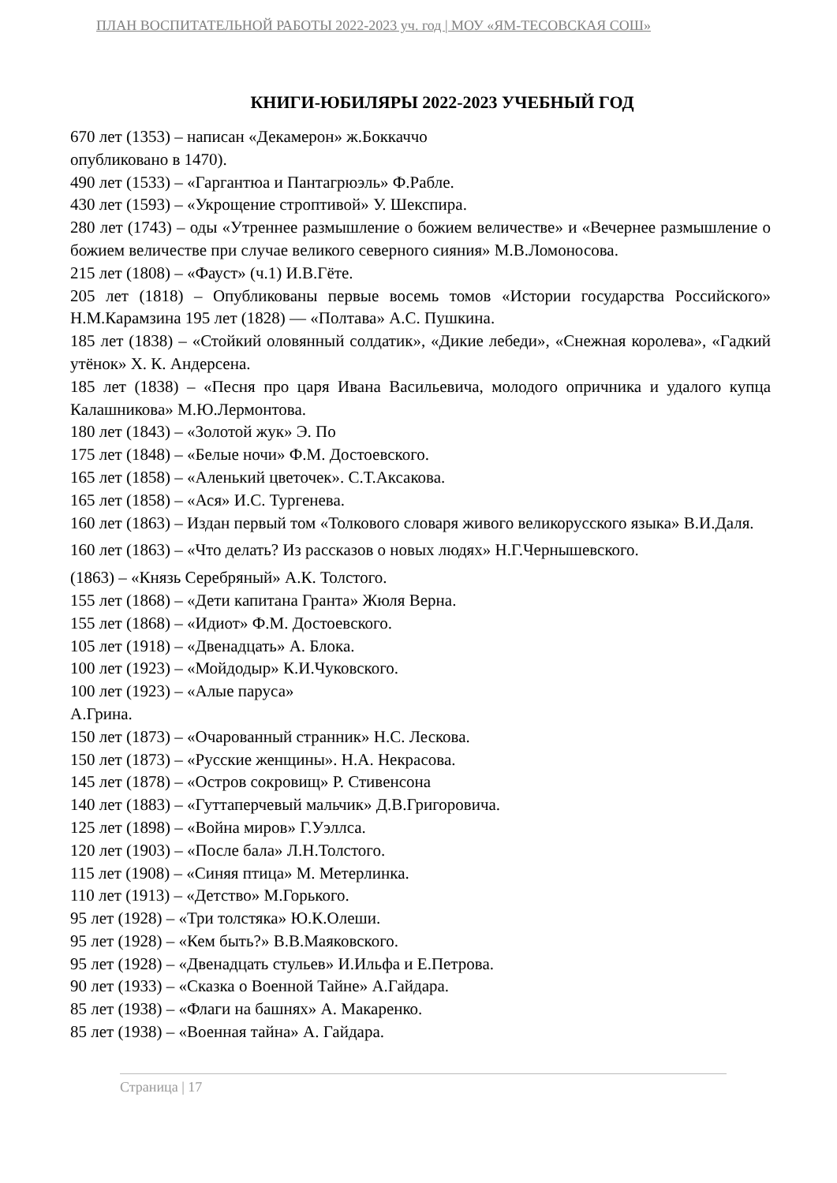ПЛАН ВОСПИТАТЕЛЬНОЙ РАБОТЫ 2022-2023 уч. год | МОУ «ЯМ-ТЕСОВСКАЯ СОШ»
КНИГИ-ЮБИЛЯРЫ 2022-2023 УЧЕБНЫЙ ГОД
670 лет (1353) – написан «Декамерон» ж.Боккаччо
опубликовано в 1470).
490 лет (1533) – «Гаргантюа и Пантагрюэль» Ф.Рабле.
430 лет (1593) – «Укрощение строптивой» У. Шекспира.
280 лет (1743) – оды «Утреннее размышление о божием величестве» и «Вечернее размышление о божием величестве при случае великого северного сияния» М.В.Ломоносова.
215 лет (1808) – «Фауст» (ч.1) И.В.Гёте.
205 лет (1818) – Опубликованы первые восемь томов «Истории государства Российского» Н.М.Карамзина 195 лет (1828) — «Полтава» А.С. Пушкина.
185 лет (1838) – «Стойкий оловянный солдатик», «Дикие лебеди», «Снежная королева», «Гадкий утёнок» Х. К. Андерсена.
185 лет (1838) – «Песня про царя Ивана Васильевича, молодого опричника и удалого купца Калашникова» М.Ю.Лермонтова.
180 лет (1843) – «Золотой жук» Э. По
175 лет (1848) – «Белые ночи» Ф.М. Достоевского.
165 лет (1858) – «Аленький цветочек». С.Т.Аксакова.
165 лет (1858) – «Ася» И.С. Тургенева.
160 лет (1863) – Издан первый том «Толкового словаря живого великорусского языка» В.И.Даля.
160 лет (1863) – «Что делать? Из рассказов о новых людях» Н.Г.Чернышевского.
(1863) – «Князь Серебряный» А.К. Толстого.
155 лет (1868) – «Дети капитана Гранта» Жюля Верна.
155 лет (1868) – «Идиот» Ф.М. Достоевского.
105 лет (1918) – «Двенадцать» А. Блока.
100 лет (1923) – «Мойдодыр» К.И.Чуковского.
100 лет (1923) – «Алые паруса»
А.Грина.
150 лет (1873) – «Очарованный странник» Н.С. Лескова.
150 лет (1873) – «Русские женщины». Н.А. Некрасова.
145 лет (1878) – «Остров сокровищ» Р. Стивенсона
140 лет (1883) – «Гуттаперчевый мальчик» Д.В.Григоровича.
125 лет (1898) – «Война миров» Г.Уэллса.
120 лет (1903) – «После бала» Л.Н.Толстого.
115 лет (1908) – «Синяя птица» М. Метерлинка.
110 лет (1913) – «Детство» М.Горького.
95 лет (1928) – «Три толстяка» Ю.К.Олеши.
95 лет (1928) – «Кем быть?» В.В.Маяковского.
95 лет (1928) – «Двенадцать стульев» И.Ильфа и Е.Петрова.
90 лет (1933) – «Сказка о Военной Тайне» А.Гайдара.
85 лет (1938) – «Флаги на башнях» А. Макаренко.
85 лет (1938) – «Военная тайна» А. Гайдара.
Страница | 17